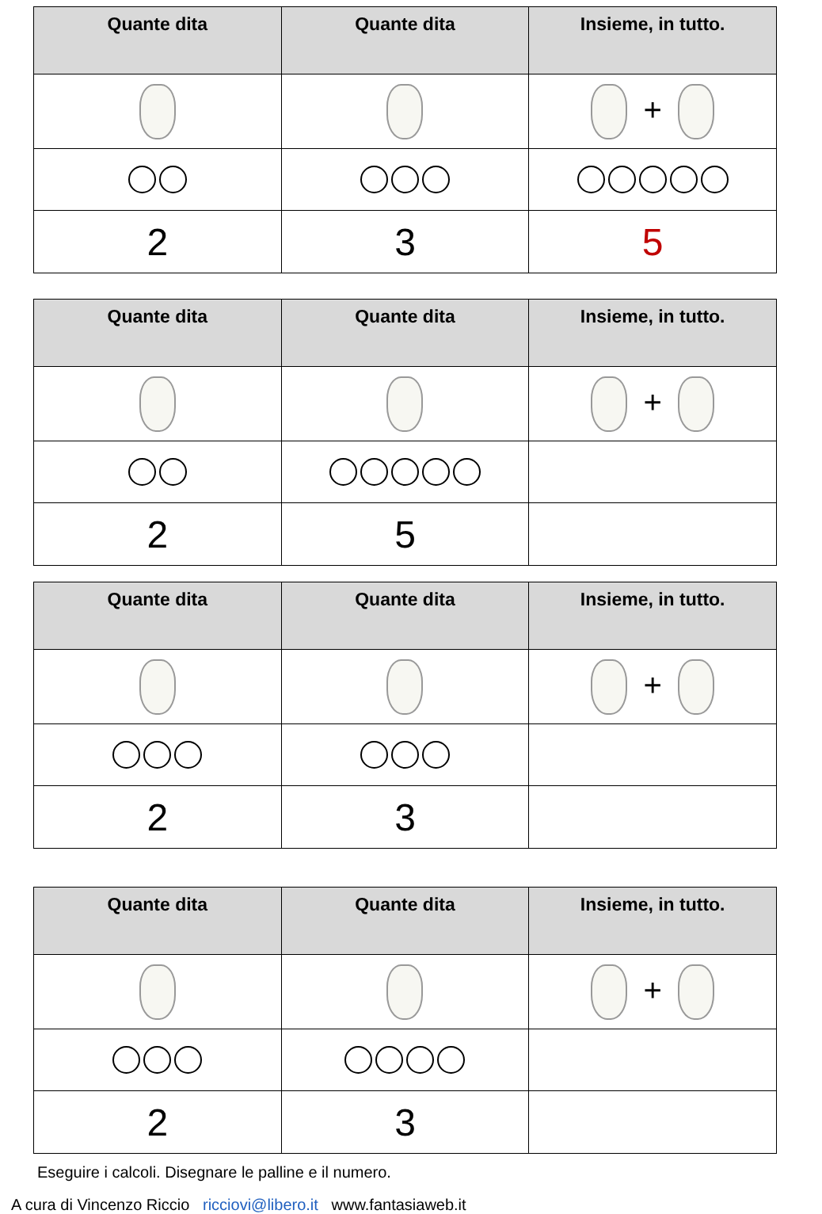| Quante dita | Quante dita | Insieme, in tutto. |
| --- | --- | --- |
| | | + |
| 2 | 3 | 5 |
| Quante dita | Quante dita | Insieme, in tutto. |
| --- | --- | --- |
| | | + |
| 2 | 5 | |
| Quante dita | Quante dita | Insieme, in tutto. |
| --- | --- | --- |
| | | + |
| 2 | 3 | |
| Quante dita | Quante dita | Insieme, in tutto. |
| --- | --- | --- |
| | | + |
| 2 | 3 | |
Eseguire i calcoli. Disegnare le palline e il numero.
A cura di Vincenzo Riccio ricciovi@libero.it www.fantasiaweb.it